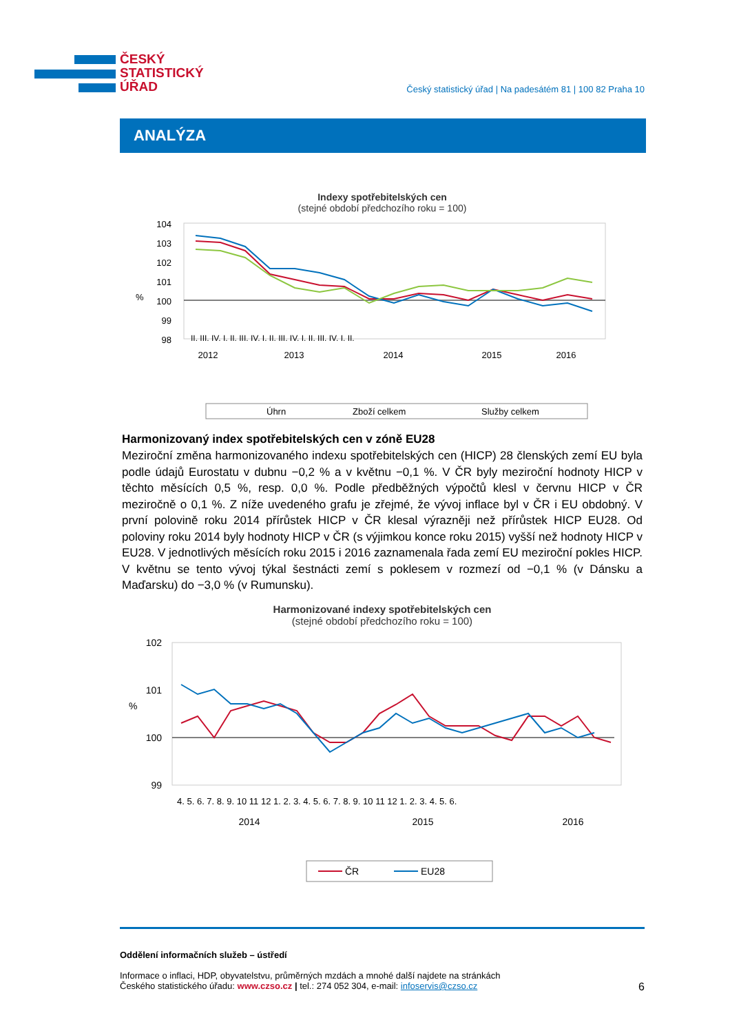ČESKÝ
STATISTICKÝ
ÚŘAD
Český statistický úřad | Na padesátém 81 | 100 82 Praha 10
ANALÝZA
Indexy spotřebitelských cen
(stejné období předchozího roku = 100)
%
104
103
102
101
100
99
98
2012
2013
2014
2015
2016
II. III. IV. I. II. III. IV. I. II. III. IV. I. II. III. IV. I. II.
Úhrn
Zboží celkem
Služby celkem
Harmonizovaný index spotřebitelských cen v zóně EU28
Meziroční změna harmonizovaného indexu spotřebitelských cen (HICP) 28 členských zemí EU byla podle údajů Eurostatu v dubnu −0,2 % a v květnu −0,1 %. V ČR byly meziroční hodnoty HICP v těchto měsících 0,5 %, resp. 0,0 %. Podle předběžných výpočtů klesl v červnu HICP v ČR meziročně o 0,1 %. Z níže uvedeného grafu je zřejmé, že vývoj inflace byl v ČR i EU obdobný. V první polovině roku 2014 přírůstek HICP v ČR klesal výrazněji než přírůstek HICP EU28. Od poloviny roku 2014 byly hodnoty HICP v ČR (s výjimkou konce roku 2015) vyšší než hodnoty HICP v EU28. V jednotlivých měsících roku 2015 i 2016 zaznamenala řada zemí EU meziroční pokles HICP. V květnu se tento vývoj týkal šestnácti zemí s poklesem v rozmezí od −0,1 % (v Dánsku a Maďarsku) do −3,0 % (v Rumunsku).
Harmonizované indexy spotřebitelských cen
(stejné období předchozího roku = 100)
%
102
101
100
99
4. 5. 6. 7. 8. 9. 10 11 12 1. 2. 3. 4. 5. 6. 7. 8. 9. 10 11 12 1. 2. 3. 4. 5. 6.
2014
2015
2016
ČR
EU28
Oddělení informačních služeb – ústředí
Informace o inflaci, HDP, obyvatelstvu, průměrných mzdách a mnohé další najdete na stránkách
Českého statistického úřadu: www.czso.cz | tel.: 274 052 304, e-mail: infoservis@czso.cz 6